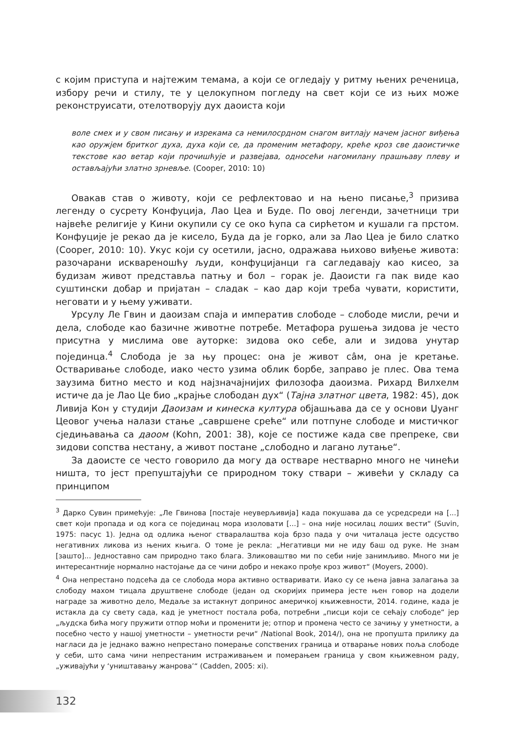с којим приступа и најтежим темама, а који се огледају у ритму њених реченица, избору речи и стилу, те у целокупном погледу на свет који се из њих може реконструисати, отелотворују дух даоиста који
воле смех и у свом писању и изрекама са немилосрдном снагом витлају мачем јасног виђења као оружјем бритког духа, духа који се, да променим метафору, креће кроз све даоистичке текстове као ветар који прочишћује и развејава, односећи нагомилану прашњаву плеву и остављајући злaтно зрневље. (Cooper, 2010: 10)
Овакав став о животу, који се рефлектовао и на њено писање,<sup>3</sup> призива легенду о сусрету Конфуција, Лао Цеа и Буде. По овој легенди, зачетници три највеће религије у Кини окупили су се око ћупа са сирћетом и кушали га прстом. Конфуције је рекао да је кисело, Буда да је горко, али за Лао Цеа је било слатко (Cooper, 2010: 10). Укус који су осетили, јасно, одражава њихово виђење живота: разочарани исквареношћу људи, конфуцијанци га сагледавају као кисео, за будизам живот представља патњу и бол – горак је. Даоисти га пак виде као суштински добар и пријатан – сладак – као дар који треба чувати, користити, неговати и у њему уживати.
Урсулу Ле Гвин и даоизам спаја и императив слободе – слободе мисли, речи и дела, слободе као базичне животне потребе. Метафора рушења зидова је често присутна у мислима ове ауторке: зидова око себе, али и зидова унутар појединца.<sup>4</sup> Слобода је за њу процес: она је живот сâм, она је кретање. Остваривање слободе, иако често узима облик борбе, заправо је плес. Ова тема заузима битно место и код најзначајнијих филозофа даоизма. Рихард Вилхелм истиче да је Лао Це био „крајње слободан дух“ (Тајна златног цвета, 1982: 45), док Ливија Кон у студији Даоизам и кинеска култура објашњава да се у основи Џуанг Цеовог учења налази стање „савршене среће“ или потпуне слободе и мистичког сједињавања са даоом (Kohn, 2001: 38), које се постиже када све препреке, сви зидови сопства нестану, а живот постане „слободно и лагано лутање“.
За даоисте се често говорило да могу да остваре нестварно много не чинећи ништа, то јест препуштајући се природном току ствари – живећи у складу са принципом
<sup>3</sup> Дарко Сувин примећује: „Ле Гвинова [постаје неуверљивија] када покушава да се усредсреди на [...] свет који пропада и од кога се појединац мора изоловати [...] – она није носилац лоших вести“ (Suvin, 1975: пасус 1). Једна од одлика њеног стваралаштва која брзо пада у очи читалаца јесте одсуство негативних ликова из њених књига. О томе је рекла: „Негативци ми не иду баш од руке. Не знам [зашто]... Једноставно сам природно тако блага. Зликовaштво ми по себи није занимљиво. Много ми је интересантније нормално настојање да се чини добро и некако прође кроз живот“ (Moyers, 2000).
<sup>4</sup> Она непрестано подсећа да се слобода мора активно остваривати. Иако су се њена јавна залагања за слободу махом тицала друштвене слободе (један од скоријих примера јесте њен говор на додели награде за животно дело, Медаље за истакнут допринос америчкој књижевности, 2014. године, када је истакла да су свету сада, кад је уметност постала роба, потребни „писци који се сећају слободе“ јер „људска бића могу пружити отпор моћи и променити је; отпор и промена често се зачињу у уметности, а посебно често у нашој уметности – уметности речи“ /National Book, 2014/), она не пропушта прилику да нагласи да је једнако важно непрестано померање сопствених граница и отварање нових поља слободе у себи, што сама чини непрестаним истраживањем и померањем граница у свом књижевном раду, „уживајући у ‘уништавању жанрова’“ (Cadden, 2005: xi).
132